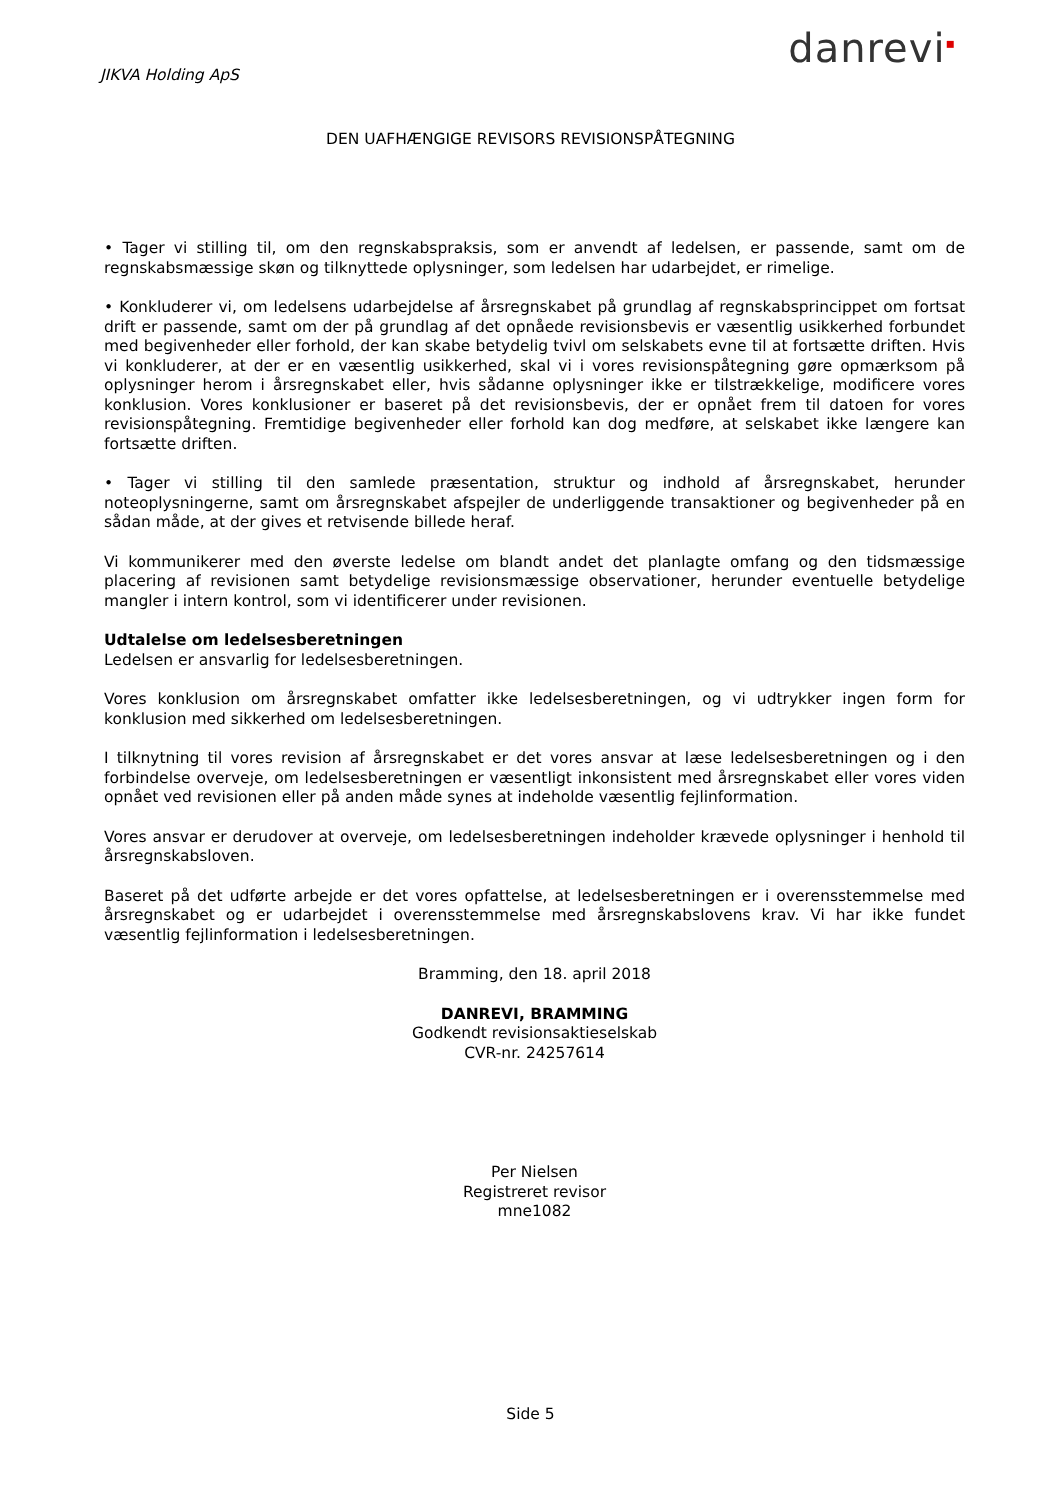JIKVA Holding ApS
danrevi<sup>▪</sup>
DEN UAFHÆNGIGE REVISORS REVISIONSPÅTEGNING
• Tager vi stilling til, om den regnskabspraksis, som er anvendt af ledelsen, er passende, samt om de regnskabsmæssige skøn og tilknyttede oplysninger, som ledelsen har udarbejdet, er rimelige.
• Konkluderer vi, om ledelsens udarbejdelse af årsregnskabet på grundlag af regnskabsprincippet om fortsat drift er passende, samt om der på grundlag af det opnåede revisionsbevis er væsentlig usikkerhed forbundet med begivenheder eller forhold, der kan skabe betydelig tvivl om selskabets evne til at fortsætte driften. Hvis vi konkluderer, at der er en væsentlig usikkerhed, skal vi i vores revisionspåtegning gøre opmærksom på oplysninger herom i årsregnskabet eller, hvis sådanne oplysninger ikke er tilstrækkelige, modificere vores konklusion. Vores konklusioner er baseret på det revisionsbevis, der er opnået frem til datoen for vores revisionspåtegning. Fremtidige begivenheder eller forhold kan dog medføre, at selskabet ikke længere kan fortsætte driften.
• Tager vi stilling til den samlede præsentation, struktur og indhold af årsregnskabet, herunder noteoplysningerne, samt om årsregnskabet afspejler de underliggende transaktioner og begivenheder på en sådan måde, at der gives et retvisende billede heraf.
Vi kommunikerer med den øverste ledelse om blandt andet det planlagte omfang og den tidsmæssige placering af revisionen samt betydelige revisionsmæssige observationer, herunder eventuelle betydelige mangler i intern kontrol, som vi identificerer under revisionen.
Udtalelse om ledelsesberetningen
Ledelsen er ansvarlig for ledelsesberetningen.
Vores konklusion om årsregnskabet omfatter ikke ledelsesberetningen, og vi udtrykker ingen form for konklusion med sikkerhed om ledelsesberetningen.
I tilknytning til vores revision af årsregnskabet er det vores ansvar at læse ledelsesberetningen og i den forbindelse overveje, om ledelsesberetningen er væsentligt inkonsistent med årsregnskabet eller vores viden opnået ved revisionen eller på anden måde synes at indeholde væsentlig fejlinformation.
Vores ansvar er derudover at overveje, om ledelsesberetningen indeholder krævede oplysninger i henhold til årsregnskabsloven.
Baseret på det udførte arbejde er det vores opfattelse, at ledelsesberetningen er i overensstemmelse med årsregnskabet og er udarbejdet i overensstemmelse med årsregnskabslovens krav. Vi har ikke fundet væsentlig fejlinformation i ledelsesberetningen.
Bramming, den 18. april 2018
DANREVI, BRAMMING
Godkendt revisionsaktieselskab
CVR-nr. 24257614
Per Nielsen
Registreret revisor
mne1082
Side 5